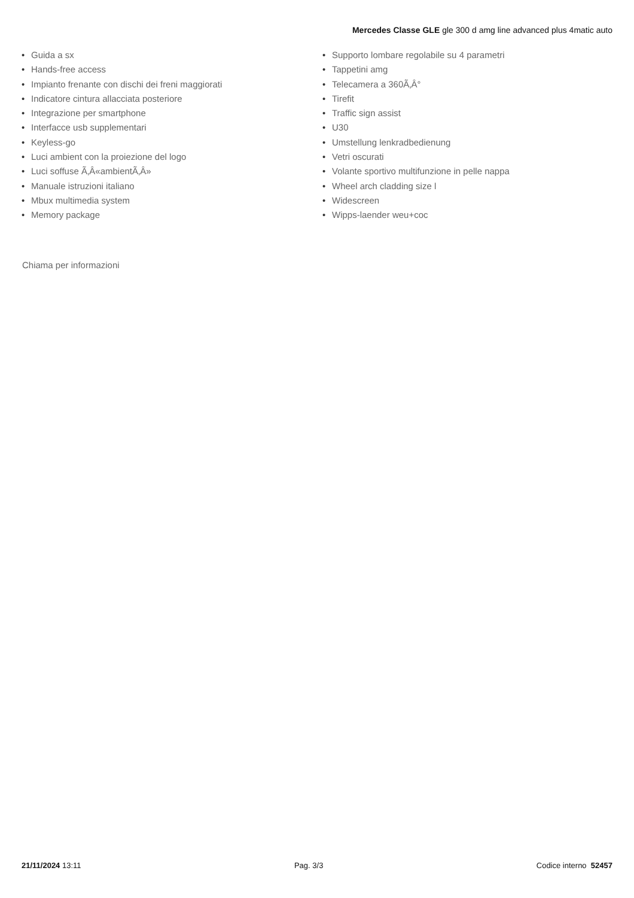Mercedes Classe GLE gle 300 d amg line advanced plus 4matic auto
• Guida a sx
• Hands-free access
• Impianto frenante con dischi dei freni maggiorati
• Indicatore cintura allacciata posteriore
• Integrazione per smartphone
• Interfacce usb supplementari
• Keyless-go
• Luci ambient con la proiezione del logo
• Luci soffuse Ã‚Â«ambientÃ‚Â»
• Manuale istruzioni italiano
• Mbux multimedia system
• Memory package
• Supporto lombare regolabile su 4 parametri
• Tappetini amg
• Telecamera a 360Ã‚Â°
• Tirefit
• Traffic sign assist
• U30
• Umstellung lenkradbedienung
• Vetri oscurati
• Volante sportivo multifunzione in pelle nappa
• Wheel arch cladding size l
• Widescreen
• Wipps-laender weu+coc
Chiama per informazioni
21/11/2024 13:11 Pag. 3/3 Codice interno 52457